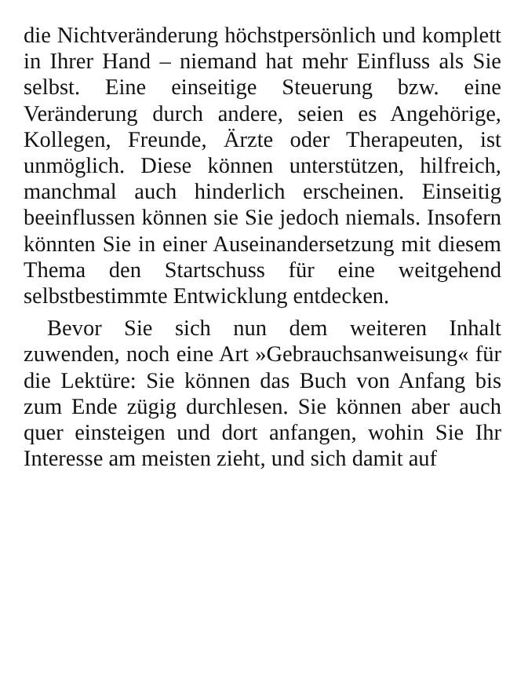die Nichtveränderung höchstpersönlich und komplett in Ihrer Hand – niemand hat mehr Einfluss als Sie selbst. Eine einseitige Steuerung bzw. eine Veränderung durch andere, seien es Angehörige, Kollegen, Freunde, Ärzte oder Therapeuten, ist unmöglich. Diese können unterstützen, hilfreich, manchmal auch hinderlich erscheinen. Einseitig beeinflussen können sie Sie jedoch niemals. Insofern könnten Sie in einer Auseinandersetzung mit diesem Thema den Startschuss für eine weitgehend selbstbestimmte Entwicklung entdecken.
Bevor Sie sich nun dem weiteren Inhalt zuwenden, noch eine Art »Gebrauchsanweisung« für die Lektüre: Sie können das Buch von Anfang bis zum Ende zügig durchlesen. Sie können aber auch quer einsteigen und dort anfangen, wohin Sie Ihr Interesse am meisten zieht, und sich damit auf